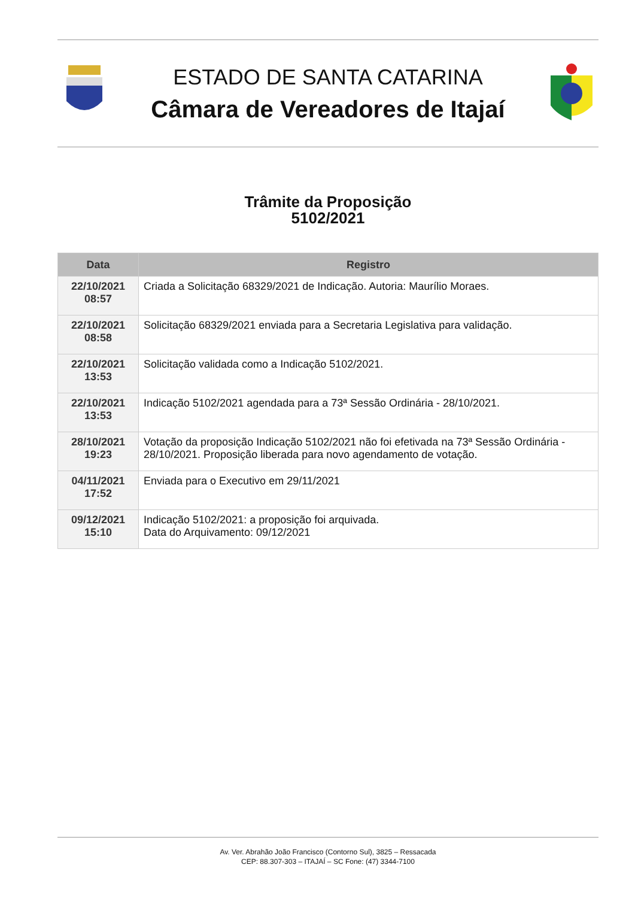ESTADO DE SANTA CATARINA
Câmara de Vereadores de Itajaí
Trâmite da Proposição
5102/2021
| Data | Registro |
| --- | --- |
| 22/10/2021 08:57 | Criada a Solicitação 68329/2021 de Indicação. Autoria: Maurílio Moraes. |
| 22/10/2021 08:58 | Solicitação 68329/2021 enviada para a Secretaria Legislativa para validação. |
| 22/10/2021 13:53 | Solicitação validada como a Indicação 5102/2021. |
| 22/10/2021 13:53 | Indicação 5102/2021 agendada para a 73ª Sessão Ordinária - 28/10/2021. |
| 28/10/2021 19:23 | Votação da proposição Indicação 5102/2021 não foi efetivada na 73ª Sessão Ordinária - 28/10/2021. Proposição liberada para novo agendamento de votação. |
| 04/11/2021 17:52 | Enviada para o Executivo em 29/11/2021 |
| 09/12/2021 15:10 | Indicação 5102/2021: a proposição foi arquivada. Data do Arquivamento: 09/12/2021 |
Av. Ver. Abrahão João Francisco (Contorno Sul), 3825 – Ressacada
CEP: 88.307-303 – ITAJAÍ – SC Fone: (47) 3344-7100